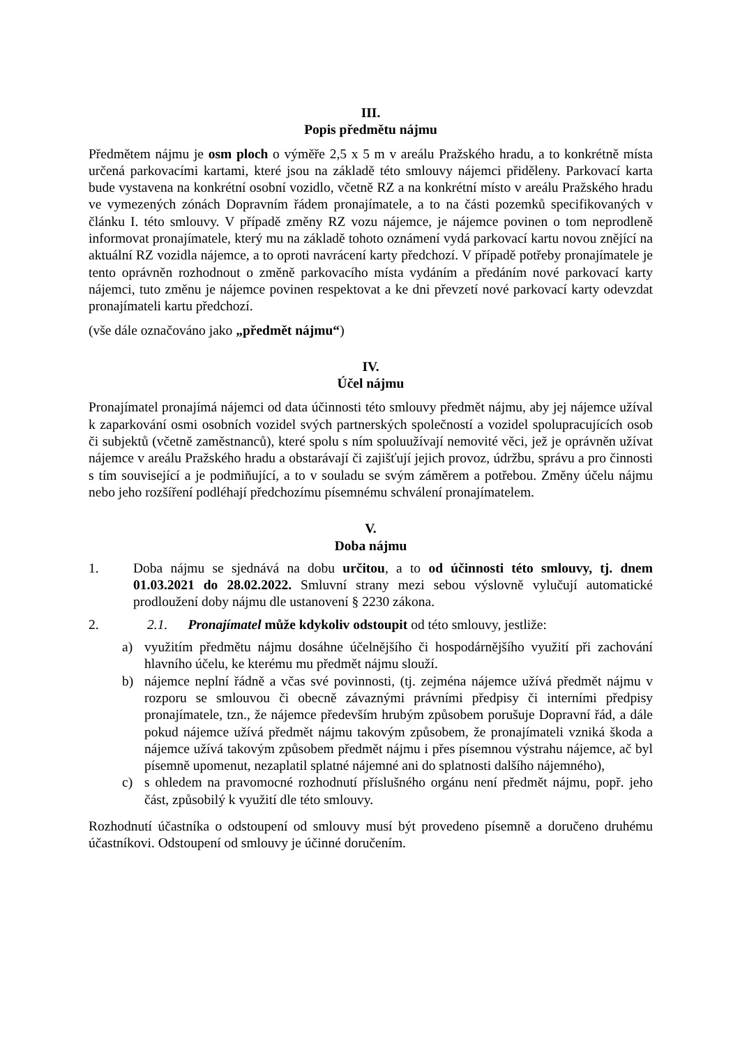III.
Popis předmětu nájmu
Předmětem nájmu je osm ploch o výměře 2,5 x 5 m v areálu Pražského hradu, a to konkrétně místa určená parkovacími kartami, které jsou na základě této smlouvy nájemci přiděleny. Parkovací karta bude vystavena na konkrétní osobní vozidlo, včetně RZ a na konkrétní místo v areálu Pražského hradu ve vymezených zónách Dopravním řádem pronajímatele, a to na části pozemků specifikovaných v článku I. této smlouvy. V případě změny RZ vozu nájemce, je nájemce povinen o tom neprodleně informovat pronajímatele, který mu na základě tohoto oznámení vydá parkovací kartu novou znějící na aktuální RZ vozidla nájemce, a to oproti navrácení karty předchozí. V případě potřeby pronajímatele je tento oprávněn rozhodnout o změně parkovacího místa vydáním a předáním nové parkovací karty nájemci, tuto změnu je nájemce povinen respektovat a ke dni převzetí nové parkovací karty odevzdat pronajímateli kartu předchozí.
(vše dále označováno jako „předmět nájmu“)
IV.
Účel nájmu
Pronajímatel pronajímá nájemci od data účinnosti této smlouvy předmět nájmu, aby jej nájemce užíval k zaparkování osmi osobních vozidel svých partnerských společností a vozidel spolupracujících osob či subjektů (včetně zaměstnanců), které spolu s ním spoluužívají nemovité věci, jež je oprávněn užívat nájemce v areálu Pražského hradu a obstarávají či zajišťují jejich provoz, údržbu, správu a pro činnosti s tím související a je podmiňující, a to v souladu se svým záměrem a potřebou. Změny účelu nájmu nebo jeho rozšíření podléhají předchozímu písemnému schválení pronajímatelem.
V.
Doba nájmu
1. Doba nájmu se sjednává na dobu určitou, a to od účinnosti této smlouvy, tj. dnem 01.03.2021 do 28.02.2022. Smluvní strany mezi sebou výslovně vylučují automatické prodloužení doby nájmu dle ustanovení § 2230 zákona.
2. 2.1. Pronajímatel může kdykoliv odstoupit od této smlouvy, jestliže:
a) využitím předmětu nájmu dosáhne účelnějšího či hospodárnějšího využití při zachování hlavního účelu, ke kterému mu předmět nájmu slouží.
b) nájemce neplní řádně a včas své povinnosti, (tj. zejména nájemce užívá předmět nájmu v rozporu se smlouvou či obecně závaznými právními předpisy či interními předpisy pronajímatele, tzn., že nájemce především hrubým způsobem porušuje Dopravní řád, a dále pokud nájemce užívá předmět nájmu takovým způsobem, že pronajímateli vzniká škoda a nájemce užívá takovým způsobem předmět nájmu i přes písemnou výstrahu nájemce, ač byl písemně upomenut, nezaplatil splatné nájemné ani do splatnosti dalšího nájemného),
c) s ohledem na pravomocné rozhodnutí příslušného orgánu není předmět nájmu, popř. jeho část, způsobilý k využití dle této smlouvy.
Rozhodnutí účastníka o odstoupení od smlouvy musí být provedeno písemně a doručeno druhému účastníkovi. Odstoupení od smlouvy je účinné doručením.